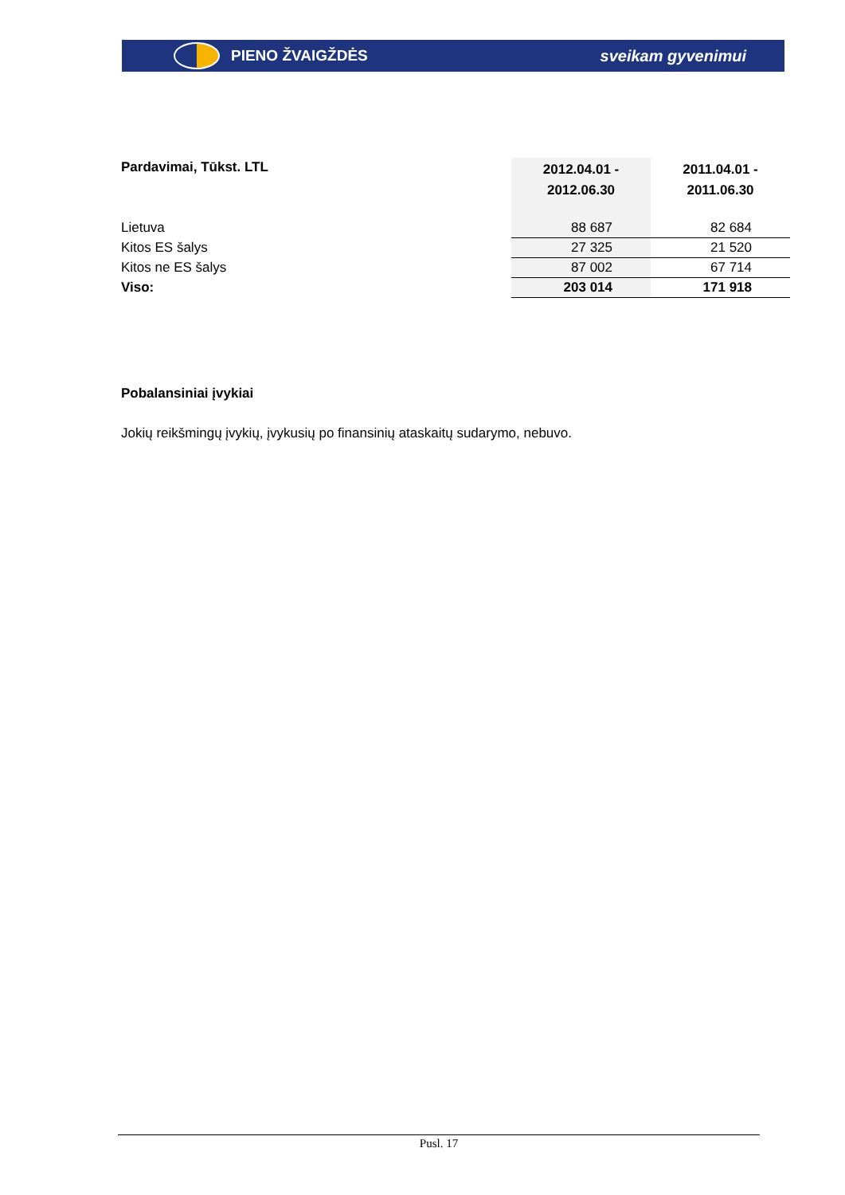PIENO ŽVAIGŽDĖS sveikam gyvenimui
| Pardavimai, Tūkst. LTL | 2012.04.01 - 2012.06.30 | 2011.04.01 - 2011.06.30 |
| --- | --- | --- |
| Lietuva | 88 687 | 82 684 |
| Kitos ES šalys | 27 325 | 21 520 |
| Kitos ne ES šalys | 87 002 | 67 714 |
| Viso: | 203 014 | 171 918 |
Pobalansiniai įvykiai
Jokių reikšmingų įvykių, įvykusių po finansinių ataskaitų sudarymo, nebuvo.
Pusl. 17